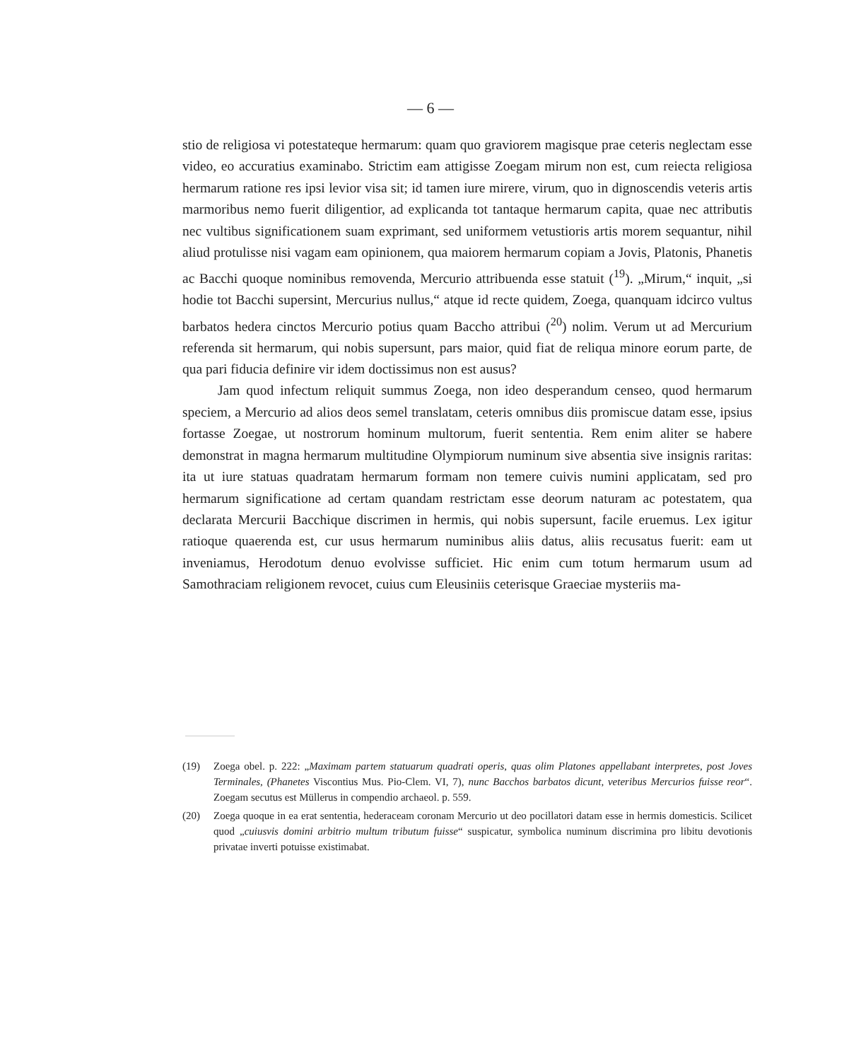— 6 —
stio de religiosa vi potestateque hermarum: quam quo graviorem magisque prae ceteris neglectam esse video, eo accuratius examinabo. Strictim eam attigisse Zoegam mirum non est, cum reiecta religiosa hermarum ratione res ipsi levior visa sit; id tamen iure mirere, virum, quo in dignoscendis veteris artis marmoribus nemo fuerit diligentior, ad explicanda tot tantaque hermarum capita, quae nec attributis nec vultibus significationem suam exprimant, sed uniformem vetustioris artis morem sequantur, nihil aliud protulisse nisi vagam eam opinionem, qua maiorem hermarum copiam a Jovis, Platonis, Phanetis ac Bacchi quoque nominibus removenda, Mercurio attribuenda esse statuit (<sup>19</sup>). „Mirum,“ inquit, „si hodie tot Bacchi supersint, Mercurius nullus,“ atque id recte quidem, Zoega, quanquam idcirco vultus barbatos hedera cinctos Mercurio potius quam Baccho attribui (<sup>20</sup>) nolim. Verum ut ad Mercurium referenda sit hermarum, qui nobis supersunt, pars maior, quid fiat de reliqua minore eorum parte, de qua pari fiducia definire vir idem doctissimus non est ausus?
Jam quod infectum reliquit summus Zoega, non ideo desperandum censeo, quod hermarum speciem, a Mercurio ad alios deos semel translatam, ceteris omnibus diis promiscue datam esse, ipsius fortasse Zoegae, ut nostrorum hominum multorum, fuerit sententia. Rem enim aliter se habere demonstrat in magna hermarum multitudine Olympiorum numinum sive absentia sive insignis raritas: ita ut iure statuas quadratam hermarum formam non temere cuivis numini applicatam, sed pro hermarum significatione ad certam quandam restrictam esse deorum naturam ac potestatem, qua declarata Mercurii Bacchique discrimen in hermis, qui nobis supersunt, facile eruemus. Lex igitur ratioque quaerenda est, cur usus hermarum numinibus aliis datus, aliis recusatus fuerit: eam ut inveniamus, Herodotum denuo evolvisse sufficiet. Hic enim cum totum hermarum usum ad Samothraciam religionem revocet, cuius cum Eleusiniis ceterisque Graeciae mysteriis ma-
(19) Zoega obel. p. 222: „Maximam partem statuarum quadrati operis, quas olim Platones appellabant interpretes, post Joves Terminales, (Phanetes Viscontius Mus. Pio-Clem. VI, 7), nunc Bacchos barbatos dicunt, veteribus Mercurios fuisse reor“. Zoegam secutus est Müllerus in compendio archaeol. p. 559.
(20) Zoega quoque in ea erat sententia, hederaceam coronam Mercurio ut deo pocillatori datam esse in hermis domesticis. Scilicet quod „cuiusvis domini arbitrio multum tributum fuisse“ suspicatur, symbolica numinum discrimina pro libitu devotionis privatae inverti potuisse existimabat.